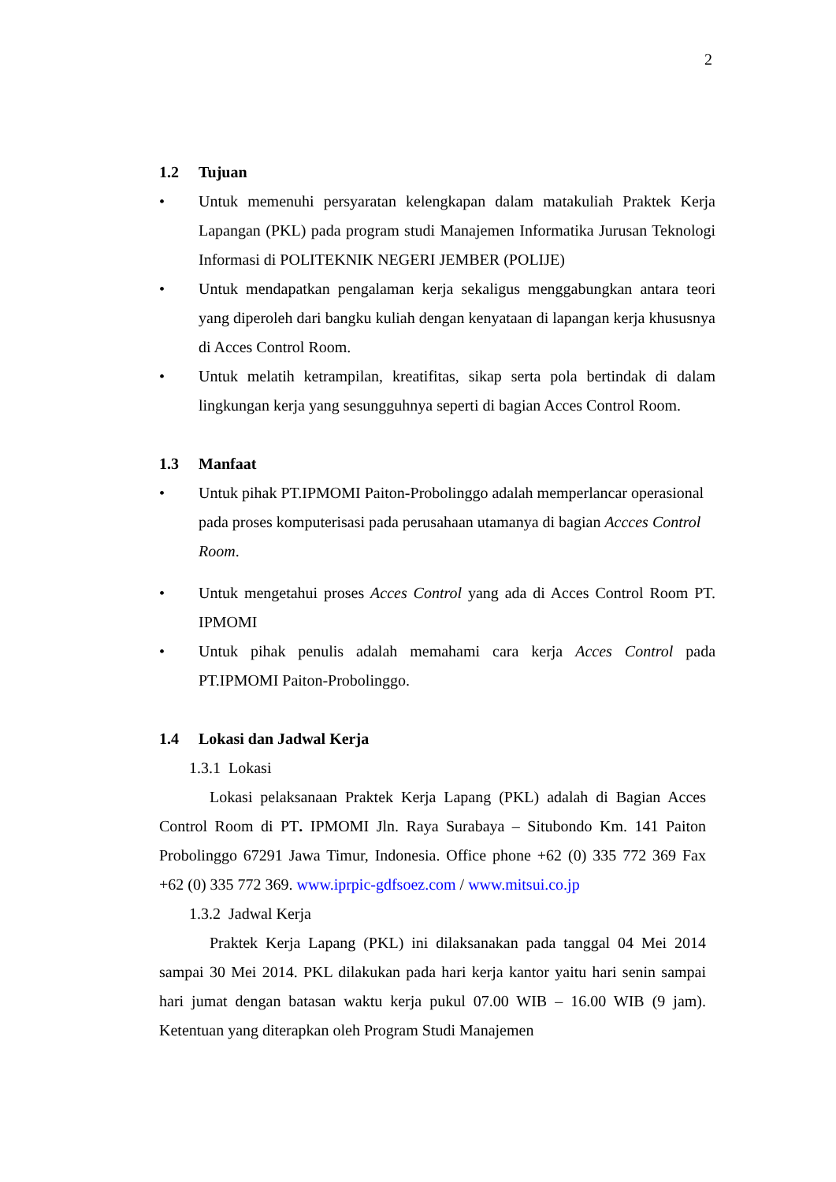2
1.2 Tujuan
• Untuk memenuhi persyaratan kelengkapan dalam matakuliah Praktek Kerja Lapangan (PKL) pada program studi Manajemen Informatika Jurusan Teknologi Informasi di POLITEKNIK NEGERI JEMBER (POLIJE)
• Untuk mendapatkan pengalaman kerja sekaligus menggabungkan antara teori yang diperoleh dari bangku kuliah dengan kenyataan di lapangan kerja khususnya di Acces Control Room.
• Untuk melatih ketrampilan, kreatifitas, sikap serta pola bertindak di dalam lingkungan kerja yang sesungguhnya seperti di bagian Acces Control Room.
1.3 Manfaat
• Untuk pihak PT.IPMOMI Paiton-Probolinggo adalah memperlancar operasional pada proses komputerisasi pada perusahaan utamanya di bagian Accces Control Room.
• Untuk mengetahui proses Acces Control yang ada di Acces Control Room PT. IPMOMI
• Untuk pihak penulis adalah memahami cara kerja Acces Control pada PT.IPMOMI Paiton-Probolinggo.
1.4 Lokasi dan Jadwal Kerja
1.3.1 Lokasi
Lokasi pelaksanaan Praktek Kerja Lapang (PKL) adalah di Bagian Acces Control Room di PT. IPMOMI Jln. Raya Surabaya – Situbondo Km. 141 Paiton Probolinggo 67291 Jawa Timur, Indonesia. Office phone +62 (0) 335 772 369 Fax +62 (0) 335 772 369. www.iprpic-gdfsoez.com / www.mitsui.co.jp
1.3.2 Jadwal Kerja
Praktek Kerja Lapang (PKL) ini dilaksanakan pada tanggal 04 Mei 2014 sampai 30 Mei 2014. PKL dilakukan pada hari kerja kantor yaitu hari senin sampai hari jumat dengan batasan waktu kerja pukul 07.00 WIB – 16.00 WIB (9 jam). Ketentuan yang diterapkan oleh Program Studi Manajemen